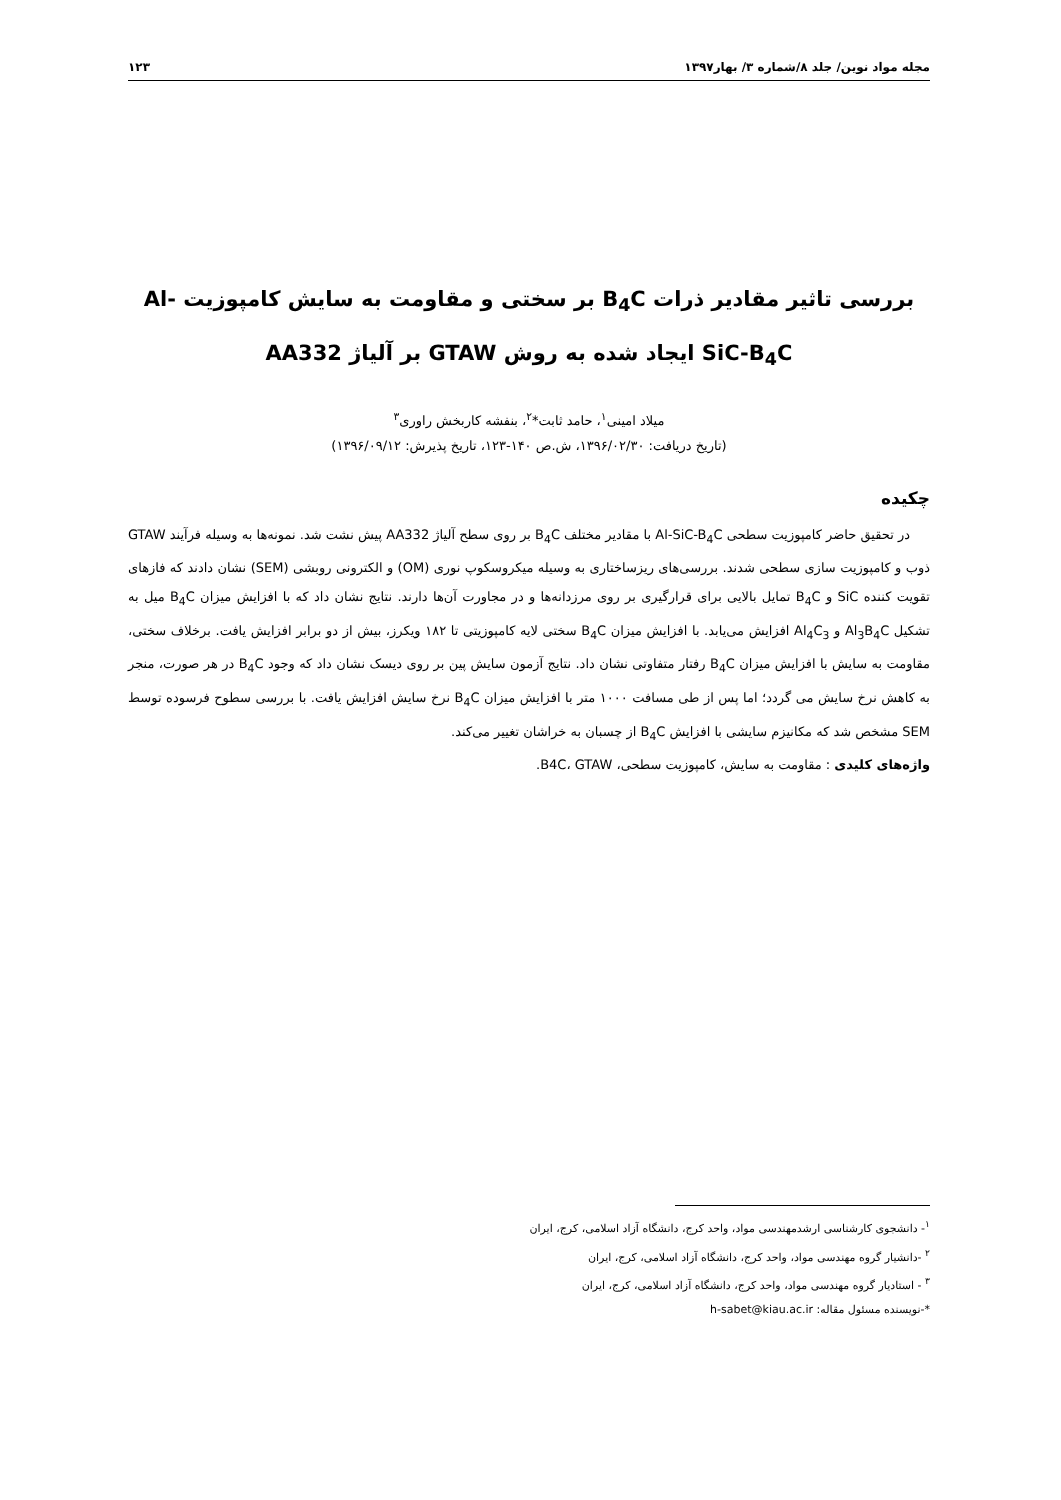مجله مواد نوین/ جلد ۸/شماره ۳/ بهار۱۳۹۷ ۱۲۳
بررسی تاثیر مقادیر ذرات B<sub>4</sub>C بر سختی و مقاومت به سایش کامپوزیت Al-SiC-B<sub>4</sub>C ایجاد شده به روش GTAW بر آلیاژ AA332
میلاد امینی<sup>۱</sup>، حامد ثابت*<sup>۲</sup>، بنفشه کاربخش راوری<sup>۳</sup>
(تاریخ دریافت: ۱۳۹۶/۰۲/۳۰، ش.ص ۱۴۰-۱۲۳، تاریخ پذیرش: ۱۳۹۶/۰۹/۱۲)
چکیده
در تحقیق حاضر کامپوزیت سطحی Al-SiC-B<sub>4</sub>C با مقادیر مختلف B<sub>4</sub>C بر روی سطح آلیاژ AA332 پیش نشت شد. نمونه‌ها به وسیله فرآیند GTAW ذوب و کامپوزیت سازی سطحی شدند. بررسی‌های ریزساختاری به وسیله میکروسکوپ نوری (OM) و الکترونی روبشی (SEM) نشان دادند که فازهای تقویت کننده SiC و B<sub>4</sub>C تمایل بالایی برای قرارگیری بر روی مرزدانه‌ها و در مجاورت آن‌ها دارند. نتایج نشان داد که با افزایش میزان B<sub>4</sub>C میل به تشکیل Al<sub>3</sub>B<sub>4</sub>C و Al<sub>4</sub>C<sub>3</sub> افزایش می‌یابد. با افزایش میزان B<sub>4</sub>C سختی لایه کامپوزیتی تا ۱۸۲ ویکرز، بیش از دو برابر افزایش یافت. برخلاف سختی، مقاومت به سایش با افزایش میزان B<sub>4</sub>C رفتار متفاوتی نشان داد. نتایج آزمون سایش پین بر روی دیسک نشان داد که وجود B<sub>4</sub>C در هر صورت، منجر به کاهش نرخ سایش می گردد؛ اما پس از طی مسافت ۱۰۰۰ متر با افزایش میزان B<sub>4</sub>C نرخ سایش افزایش یافت. با بررسی سطوح فرسوده توسط SEM مشخص شد که مکانیزم سایشی با افزایش B<sub>4</sub>C از چسبان به خراشان تغییر می‌کند.
واژه‌های کلیدی : مقاومت به سایش، کامپوزیت سطحی، B4C، GTAW.
<sup>۱</sup>- دانشجوی کارشناسی ارشدمهندسی مواد، واحد کرج، دانشگاه آزاد اسلامی، کرج، ایران
<sup>۲</sup> -دانشیار گروه مهندسی مواد، واحد کرج، دانشگاه آزاد اسلامی، کرج، ایران
<sup>۳</sup> - استادیار گروه مهندسی مواد، واحد کرج، دانشگاه آزاد اسلامی، کرج، ایران
*-نویسنده مسئول مقاله: h-sabet@kiau.ac.ir